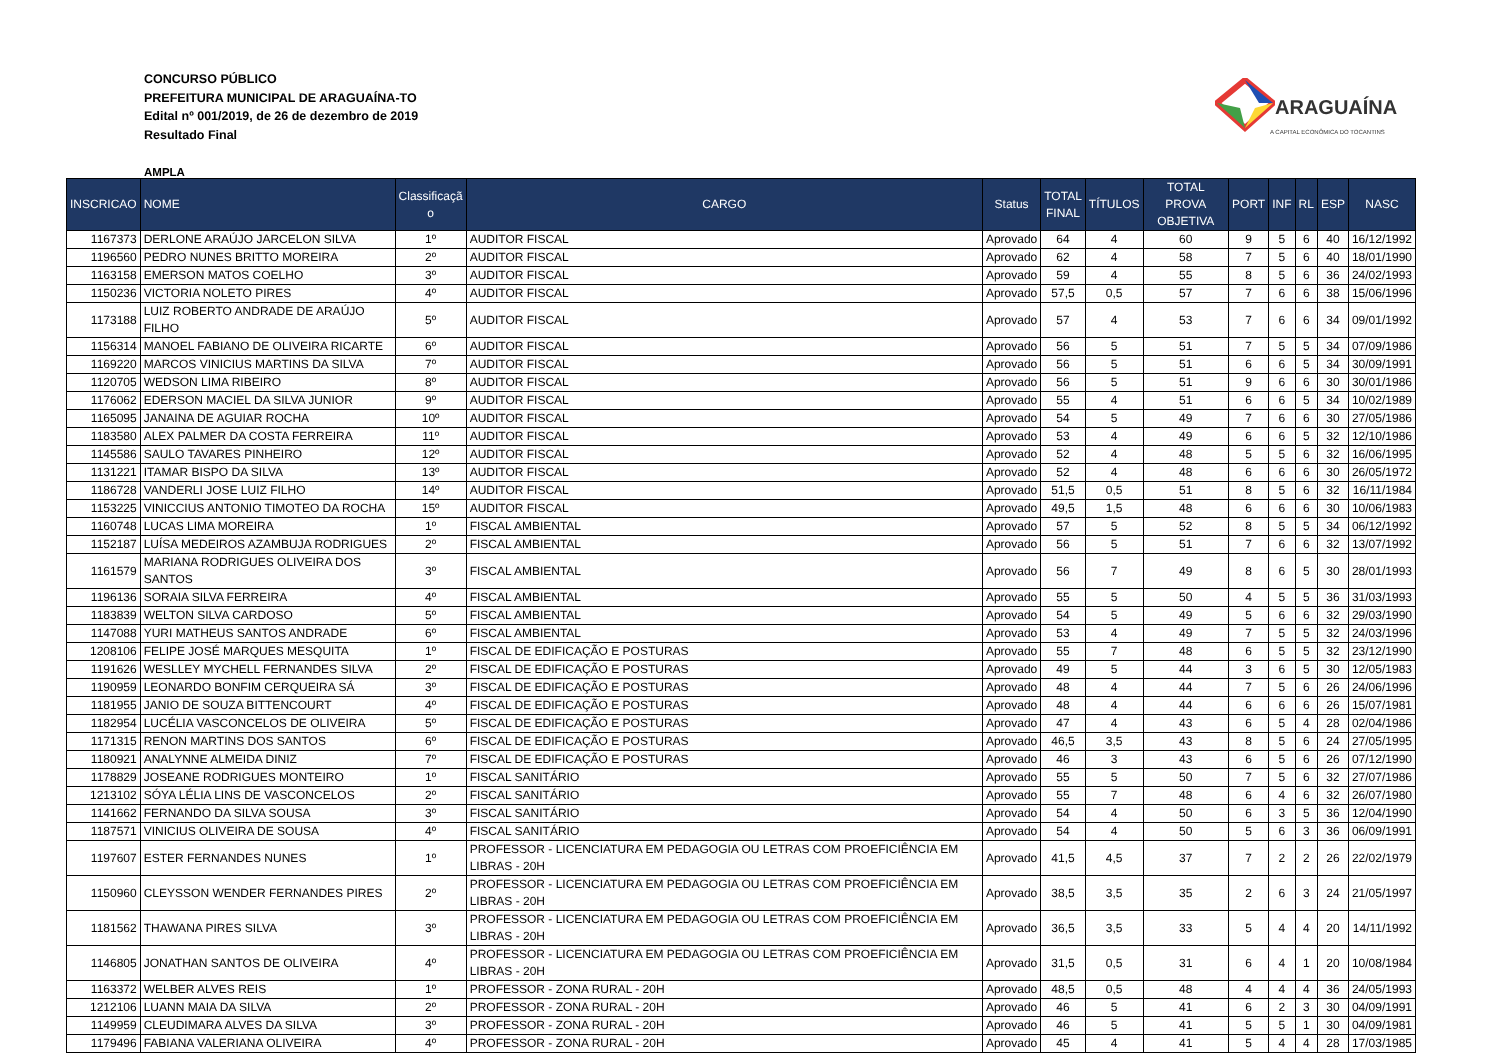CONCURSO PÚBLICO
PREFEITURA MUNICIPAL DE ARAGUAÍNA-TO
Edital nº 001/2019, de 26 de dezembro de 2019
Resultado Final
ARAGUAÍNA
A CAPITAL ECONÔMICA DO TOCANTINS
AMPLA
| INSCRICAO | NOME | Classificaçã o | CARGO | Status | TOTAL FINAL | TÍTULOS | TOTAL PROVA OBJETIVA | PORT | INF | RL | ESP | NASC |
| --- | --- | --- | --- | --- | --- | --- | --- | --- | --- | --- | --- | --- |
| 1167373 | DERLONE ARAÚJO JARCELON SILVA | 1º | AUDITOR FISCAL | Aprovado | 64 | 4 | 60 | 9 | 5 | 6 | 40 | 16/12/1992 |
| 1196560 | PEDRO NUNES BRITTO MOREIRA | 2º | AUDITOR FISCAL | Aprovado | 62 | 4 | 58 | 7 | 5 | 6 | 40 | 18/01/1990 |
| 1163158 | EMERSON MATOS COELHO | 3º | AUDITOR FISCAL | Aprovado | 59 | 4 | 55 | 8 | 5 | 6 | 36 | 24/02/1993 |
| 1150236 | VICTORIA NOLETO PIRES | 4º | AUDITOR FISCAL | Aprovado | 57,5 | 0,5 | 57 | 7 | 6 | 6 | 38 | 15/06/1996 |
| 1173188 | LUIZ ROBERTO ANDRADE DE ARAÚJO FILHO | 5º | AUDITOR FISCAL | Aprovado | 57 | 4 | 53 | 7 | 6 | 6 | 34 | 09/01/1992 |
| 1156314 | MANOEL FABIANO DE OLIVEIRA RICARTE | 6º | AUDITOR FISCAL | Aprovado | 56 | 5 | 51 | 7 | 5 | 5 | 34 | 07/09/1986 |
| 1169220 | MARCOS VINICIUS MARTINS DA SILVA | 7º | AUDITOR FISCAL | Aprovado | 56 | 5 | 51 | 6 | 6 | 5 | 34 | 30/09/1991 |
| 1120705 | WEDSON LIMA RIBEIRO | 8º | AUDITOR FISCAL | Aprovado | 56 | 5 | 51 | 9 | 6 | 6 | 30 | 30/01/1986 |
| 1176062 | EDERSON MACIEL DA SILVA JUNIOR | 9º | AUDITOR FISCAL | Aprovado | 55 | 4 | 51 | 6 | 6 | 5 | 34 | 10/02/1989 |
| 1165095 | JANAINA DE AGUIAR ROCHA | 10º | AUDITOR FISCAL | Aprovado | 54 | 5 | 49 | 7 | 6 | 6 | 30 | 27/05/1986 |
| 1183580 | ALEX PALMER DA COSTA FERREIRA | 11º | AUDITOR FISCAL | Aprovado | 53 | 4 | 49 | 6 | 6 | 5 | 32 | 12/10/1986 |
| 1145586 | SAULO TAVARES PINHEIRO | 12º | AUDITOR FISCAL | Aprovado | 52 | 4 | 48 | 5 | 5 | 6 | 32 | 16/06/1995 |
| 1131221 | ITAMAR BISPO DA SILVA | 13º | AUDITOR FISCAL | Aprovado | 52 | 4 | 48 | 6 | 6 | 6 | 30 | 26/05/1972 |
| 1186728 | VANDERLI JOSE LUIZ FILHO | 14º | AUDITOR FISCAL | Aprovado | 51,5 | 0,5 | 51 | 8 | 5 | 6 | 32 | 16/11/1984 |
| 1153225 | VINICCIUS ANTONIO TIMOTEO DA ROCHA | 15º | AUDITOR FISCAL | Aprovado | 49,5 | 1,5 | 48 | 6 | 6 | 6 | 30 | 10/06/1983 |
| 1160748 | LUCAS LIMA MOREIRA | 1º | FISCAL AMBIENTAL | Aprovado | 57 | 5 | 52 | 8 | 5 | 5 | 34 | 06/12/1992 |
| 1152187 | LUÍSA MEDEIROS AZAMBUJA RODRIGUES | 2º | FISCAL AMBIENTAL | Aprovado | 56 | 5 | 51 | 7 | 6 | 6 | 32 | 13/07/1992 |
| 1161579 | MARIANA RODRIGUES OLIVEIRA DOS SANTOS | 3º | FISCAL AMBIENTAL | Aprovado | 56 | 7 | 49 | 8 | 6 | 5 | 30 | 28/01/1993 |
| 1196136 | SORAIA SILVA FERREIRA | 4º | FISCAL AMBIENTAL | Aprovado | 55 | 5 | 50 | 4 | 5 | 5 | 36 | 31/03/1993 |
| 1183839 | WELTON SILVA CARDOSO | 5º | FISCAL AMBIENTAL | Aprovado | 54 | 5 | 49 | 5 | 6 | 6 | 32 | 29/03/1990 |
| 1147088 | YURI MATHEUS SANTOS ANDRADE | 6º | FISCAL AMBIENTAL | Aprovado | 53 | 4 | 49 | 7 | 5 | 5 | 32 | 24/03/1996 |
| 1208106 | FELIPE JOSÉ MARQUES MESQUITA | 1º | FISCAL DE EDIFICAÇÃO E POSTURAS | Aprovado | 55 | 7 | 48 | 6 | 5 | 5 | 32 | 23/12/1990 |
| 1191626 | WESLLEY MYCHELL FERNANDES SILVA | 2º | FISCAL DE EDIFICAÇÃO E POSTURAS | Aprovado | 49 | 5 | 44 | 3 | 6 | 5 | 30 | 12/05/1983 |
| 1190959 | LEONARDO BONFIM CERQUEIRA SÁ | 3º | FISCAL DE EDIFICAÇÃO E POSTURAS | Aprovado | 48 | 4 | 44 | 7 | 5 | 6 | 26 | 24/06/1996 |
| 1181955 | JANIO DE SOUZA BITTENCOURT | 4º | FISCAL DE EDIFICAÇÃO E POSTURAS | Aprovado | 48 | 4 | 44 | 6 | 6 | 6 | 26 | 15/07/1981 |
| 1182954 | LUCÉLIA VASCONCELOS DE OLIVEIRA | 5º | FISCAL DE EDIFICAÇÃO E POSTURAS | Aprovado | 47 | 4 | 43 | 6 | 5 | 4 | 28 | 02/04/1986 |
| 1171315 | RENON MARTINS DOS SANTOS | 6º | FISCAL DE EDIFICAÇÃO E POSTURAS | Aprovado | 46,5 | 3,5 | 43 | 8 | 5 | 6 | 24 | 27/05/1995 |
| 1180921 | ANALYNNE ALMEIDA DINIZ | 7º | FISCAL DE EDIFICAÇÃO E POSTURAS | Aprovado | 46 | 3 | 43 | 6 | 5 | 6 | 26 | 07/12/1990 |
| 1178829 | JOSEANE RODRIGUES MONTEIRO | 1º | FISCAL SANITÁRIO | Aprovado | 55 | 5 | 50 | 7 | 5 | 6 | 32 | 27/07/1986 |
| 1213102 | SÓYA LÉLIA LINS DE VASCONCELOS | 2º | FISCAL SANITÁRIO | Aprovado | 55 | 7 | 48 | 6 | 4 | 6 | 32 | 26/07/1980 |
| 1141662 | FERNANDO DA SILVA SOUSA | 3º | FISCAL SANITÁRIO | Aprovado | 54 | 4 | 50 | 6 | 3 | 5 | 36 | 12/04/1990 |
| 1187571 | VINICIUS OLIVEIRA DE SOUSA | 4º | FISCAL SANITÁRIO | Aprovado | 54 | 4 | 50 | 5 | 6 | 3 | 36 | 06/09/1991 |
| 1197607 | ESTER FERNANDES NUNES | 1º | PROFESSOR - LICENCIATURA EM PEDAGOGIA OU LETRAS COM PROEFICIÊNCIA EM LIBRAS - 20H | Aprovado | 41,5 | 4,5 | 37 | 7 | 2 | 2 | 26 | 22/02/1979 |
| 1150960 | CLEYSSON WENDER FERNANDES PIRES | 2º | PROFESSOR - LICENCIATURA EM PEDAGOGIA OU LETRAS COM PROEFICIÊNCIA EM LIBRAS - 20H | Aprovado | 38,5 | 3,5 | 35 | 2 | 6 | 3 | 24 | 21/05/1997 |
| 1181562 | THAWANA PIRES SILVA | 3º | PROFESSOR - LICENCIATURA EM PEDAGOGIA OU LETRAS COM PROEFICIÊNCIA EM LIBRAS - 20H | Aprovado | 36,5 | 3,5 | 33 | 5 | 4 | 4 | 20 | 14/11/1992 |
| 1146805 | JONATHAN SANTOS DE OLIVEIRA | 4º | PROFESSOR - LICENCIATURA EM PEDAGOGIA OU LETRAS COM PROEFICIÊNCIA EM LIBRAS - 20H | Aprovado | 31,5 | 0,5 | 31 | 6 | 4 | 1 | 20 | 10/08/1984 |
| 1163372 | WELBER ALVES REIS | 1º | PROFESSOR - ZONA RURAL - 20H | Aprovado | 48,5 | 0,5 | 48 | 4 | 4 | 4 | 36 | 24/05/1993 |
| 1212106 | LUANN MAIA DA SILVA | 2º | PROFESSOR - ZONA RURAL - 20H | Aprovado | 46 | 5 | 41 | 6 | 2 | 3 | 30 | 04/09/1991 |
| 1149959 | CLEUDIMARA ALVES DA SILVA | 3º | PROFESSOR - ZONA RURAL - 20H | Aprovado | 46 | 5 | 41 | 5 | 5 | 1 | 30 | 04/09/1981 |
| 1179496 | FABIANA VALERIANA OLIVEIRA | 4º | PROFESSOR - ZONA RURAL - 20H | Aprovado | 45 | 4 | 41 | 5 | 4 | 4 | 28 | 17/03/1985 |